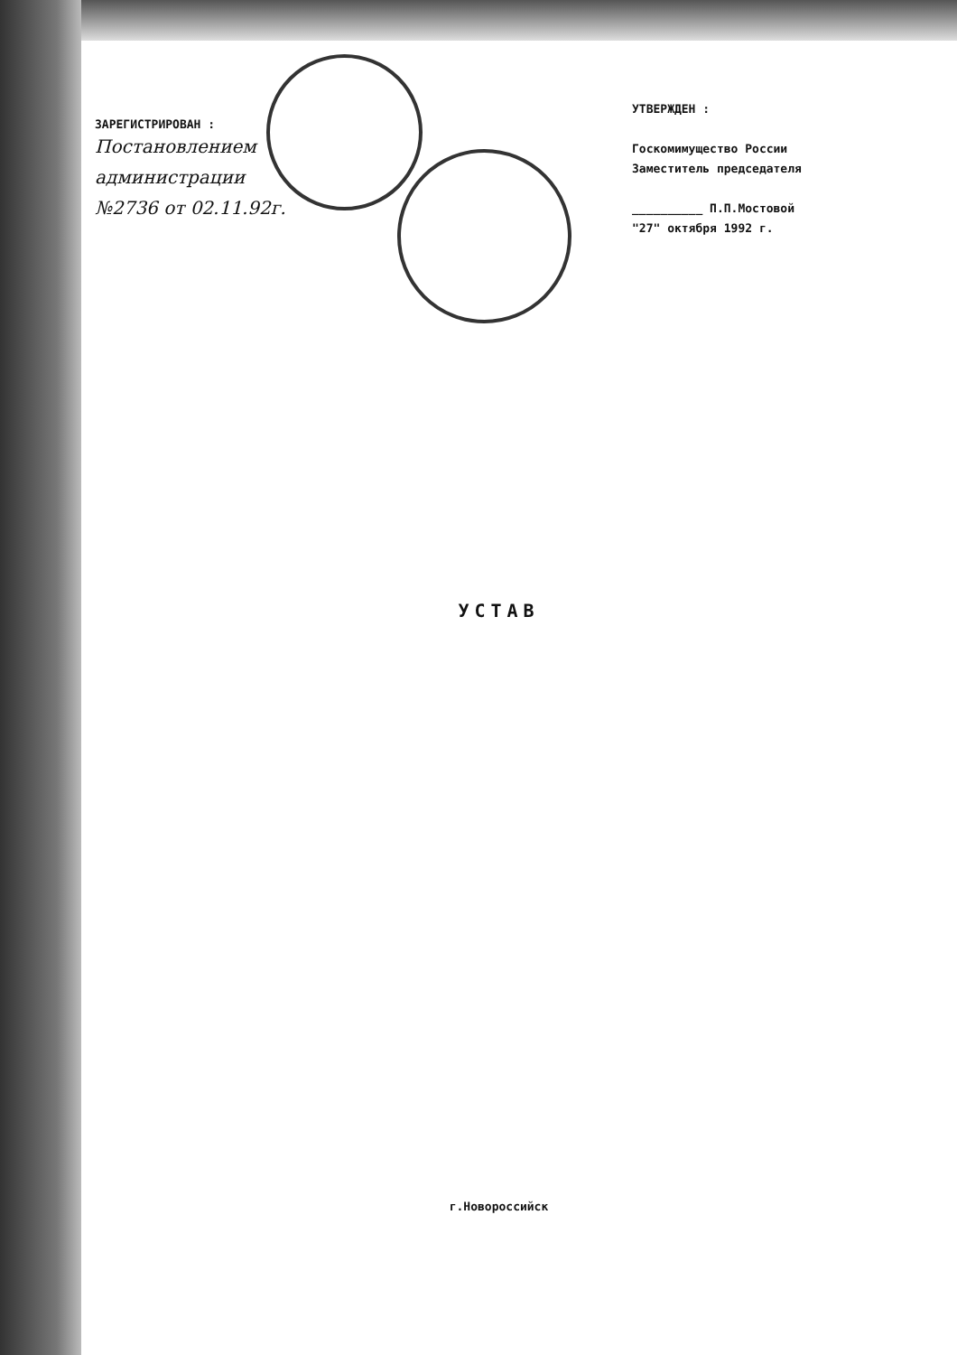ЗАРЕГИСТРИРОВАН :
Постановлением
администрации
№2736 от 02.11.92г.
УТВЕРЖДЕН :
Госкомимущество России
Заместитель председателя
__________ П.П.Мостовой
"27" октября 1992 г.
УСТАВ
г.Новороссийск